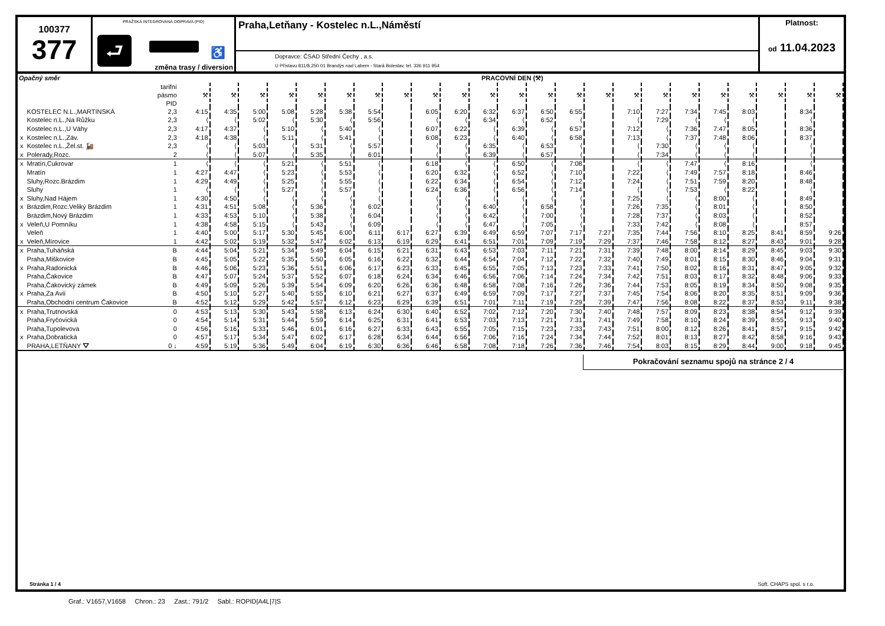100377
377
PRAŽSKÁ INTEGROVANÁ DOPRAVA (PID)
⮐ ♿
změna trasy / diversion
Praha,Letňany - Kostelec n.L.,Náměstí
Dopravce: ČSAD Střední Čechy , a.s.
U Přístavu 811/8,250 01 Brandýs nad Labem - Stará Boleslav, tel. 326 911 954
Platnost:
od 11.04.2023
| Opačný směr | | | PRACOVNÍ DEN (⚒) | | | | | | | | | | | | | | | | | | | | | | |
| | | tarifní pásmo PID | ⚒ | ⚒ | ⚒ | ⚒ | ⚒ | ⚒ | ⚒ | ⚒ | ⚒ | ⚒ | ⚒ | ⚒ | ⚒ | ⚒ | ⚒ | ⚒ | ⚒ | ⚒ | ⚒ | ⚒ | ⚒ | ⚒ | ⚒ |
| | KOSTELEC N.L.,MARTINSKÁ | 2,3 | 4:15 | 4:35 | 5:00 | 5:08 | 5:28 | 5:38 | 5:54 | | 6:05 | 6:20 | 6:32 | 6:37 | 6:50 | 6:55 | | 7:10 | 7:27 | 7:34 | 7:45 | 8:03 | | 8:34 | |
| | Kostelec n.L.,Na Růžku | 2,3 | ⟨ | ⟨ | 5:02 | ⟨ | 5:30 | ⟨ | 5:56 | | ⟨ | ⟨ | 6:34 | ⟨ | 6:52 | ⟨ | | ⟨ | 7:29 | ⟨ | ⟨ | ⟨ | | ⟨ | |
| | Kostelec n.L.,U Váhy | 2,3 | 4:17 | 4:37 | ⟨ | 5:10 | ⟨ | 5:40 | ⟨ | | 6:07 | 6:22 | ⟨ | 6:39 | ⟨ | 6:57 | | 7:12 | ⟨ | 7:36 | 7:47 | 8:05 | | 8:36 | |
| x | Kostelec n.L.,Záv. | 2,3 | 4:18 | 4:38 | ⟨ | 5:11 | ⟨ | 5:41 | ⟨ | | 6:08 | 6:23 | ⟨ | 6:40 | ⟨ | 6:58 | | 7:13 | ⟨ | 7:37 | 7:48 | 8:06 | | 8:37 | |
| x | Kostelec n.L.,Žel.st. 🚂 | 2,3 | ⟨ | ⟨ | 5:03 | ⟨ | 5:31 | ⟨ | 5:57 | | ⟨ | ⟨ | 6:35 | ⟨ | 6:53 | ⟨ | | ⟨ | 7:30 | ⟨ | ⟨ | ⟨ | | ⟨ | |
| x | Polerady,Rozc. | 2 | ⟨ | ⟨ | 5:07 | ⟨ | 5:35 | ⟨ | 6:01 | | ⟨ | ⟨ | 6:39 | ⟨ | 6:57 | ⟨ | | ⟨ | 7:34 | ⟨ | ⟨ | ⟨ | | ⟨ | |
| x | Mratín,Cukrovar | 1 | ⟨ | ⟨ | ⟨ | 5:21 | ⟨ | 5:51 | ⟨ | | 6:18 | ⟨ | ⟨ | 6:50 | ⟨ | 7:08 | | ⟨ | ⟨ | 7:47 | ⟨ | 8:16 | | ⟨ | |
| | Mratín | 1 | 4:27 | 4:47 | ⟨ | 5:23 | ⟨ | 5:53 | ⟨ | | 6:20 | 6:32 | ⟨ | 6:52 | ⟨ | 7:10 | | 7:22 | ⟨ | 7:49 | 7:57 | 8:18 | | 8:46 | |
| | Sluhy,Rozc.Brázdim | 1 | 4:29 | 4:49 | ⟨ | 5:25 | ⟨ | 5:55 | ⟨ | | 6:22 | 6:34 | ⟨ | 6:54 | ⟨ | 7:12 | | 7:24 | ⟨ | 7:51 | 7:59 | 8:20 | | 8:48 | |
| | Sluhy | 1 | ⟨ | ⟨ | ⟨ | 5:27 | ⟨ | 5:57 | ⟨ | | 6:24 | 6:36 | ⟨ | 6:56 | ⟨ | 7:14 | | ⟨ | ⟨ | 7:53 | ⟨ | 8:22 | | ⟨ | |
| x | Sluhy,Nad Hájem | 1 | 4:30 | 4:50 | ⟨ | ⟨ | ⟨ | ⟨ | ⟨ | | ⟨ | ⟨ | ⟨ | ⟨ | ⟨ | ⟨ | | 7:25 | ⟨ | ⟨ | 8:00 | ⟨ | | 8:49 | |
| x | Brázdim,Rozc.Veliký Brázdim | 1 | 4:31 | 4:51 | 5:08 | ⟨ | 5:36 | ⟨ | 6:02 | | ⟨ | ⟨ | 6:40 | ⟨ | 6:58 | ⟨ | | 7:26 | 7:35 | ⟨ | 8:01 | ⟨ | | 8:50 | |
| | Brázdim,Nový Brázdim | 1 | 4:33 | 4:53 | 5:10 | ⟨ | 5:38 | ⟨ | 6:04 | | ⟨ | ⟨ | 6:42 | ⟨ | 7:00 | ⟨ | | 7:28 | 7:37 | ⟨ | 8:03 | ⟨ | | 8:52 | |
| x | Veleň,U Pomníku | 1 | 4:38 | 4:58 | 5:15 | ⟨ | 5:43 | ⟨ | 6:09 | | ⟨ | ⟨ | 6:47 | ⟨ | 7:05 | ⟨ | | 7:33 | 7:42 | ⟨ | 8:08 | ⟨ | | 8:57 | |
| | Veleň | 1 | 4:40 | 5:00 | 5:17 | 5:30 | 5:45 | 6:00 | 6:11 | 6:17 | 6:27 | 6:39 | 6:49 | 6:59 | 7:07 | 7:17 | 7:27 | 7:35 | 7:44 | 7:56 | 8:10 | 8:25 | 8:41 | 8:59 | 9:26 |
| x | Veleň,Mírovice | 1 | 4:42 | 5:02 | 5:19 | 5:32 | 5:47 | 6:02 | 6:13 | 6:19 | 6:29 | 6:41 | 6:51 | 7:01 | 7:09 | 7:19 | 7:29 | 7:37 | 7:46 | 7:58 | 8:12 | 8:27 | 8:43 | 9:01 | 9:28 |
| x | Praha,Tuháňská | B | 4:44 | 5:04 | 5:21 | 5:34 | 5:49 | 6:04 | 6:15 | 6:21 | 6:31 | 6:43 | 6:53 | 7:03 | 7:11 | 7:21 | 7:31 | 7:39 | 7:48 | 8:00 | 8:14 | 8:29 | 8:45 | 9:03 | 9:30 |
| | Praha,Miškovice | B | 4:45 | 5:05 | 5:22 | 5:35 | 5:50 | 6:05 | 6:16 | 6:22 | 6:32 | 6:44 | 6:54 | 7:04 | 7:12 | 7:22 | 7:32 | 7:40 | 7:49 | 8:01 | 8:15 | 8:30 | 8:46 | 9:04 | 9:31 |
| x | Praha,Radonická | B | 4:46 | 5:06 | 5:23 | 5:36 | 5:51 | 6:06 | 6:17 | 6:23 | 6:33 | 6:45 | 6:55 | 7:05 | 7:13 | 7:23 | 7:33 | 7:41 | 7:50 | 8:02 | 8:16 | 8:31 | 8:47 | 9:05 | 9:32 |
| | Praha,Čakovice | B | 4:47 | 5:07 | 5:24 | 5:37 | 5:52 | 6:07 | 6:18 | 6:24 | 6:34 | 6:46 | 6:56 | 7:06 | 7:14 | 7:24 | 7:34 | 7:42 | 7:51 | 8:03 | 8:17 | 8:32 | 8:48 | 9:06 | 9:33 |
| | Praha,Čakovický zámek | B | 4:49 | 5:09 | 5:26 | 5:39 | 5:54 | 6:09 | 6:20 | 6:26 | 6:36 | 6:48 | 6:58 | 7:08 | 7:16 | 7:26 | 7:36 | 7:44 | 7:53 | 8:05 | 8:19 | 8:34 | 8:50 | 9:08 | 9:35 |
| x | Praha,Za Avií | B | 4:50 | 5:10 | 5:27 | 5:40 | 5:55 | 6:10 | 6:21 | 6:27 | 6:37 | 6:49 | 6:59 | 7:09 | 7:17 | 7:27 | 7:37 | 7:45 | 7:54 | 8:06 | 8:20 | 8:35 | 8:51 | 9:09 | 9:36 |
| | Praha,Obchodní centrum Čakovice | B | 4:52 | 5:12 | 5:29 | 5:42 | 5:57 | 6:12 | 6:23 | 6:29 | 6:39 | 6:51 | 7:01 | 7:11 | 7:19 | 7:29 | 7:39 | 7:47 | 7:56 | 8:08 | 8:22 | 8:37 | 8:53 | 9:11 | 9:38 |
| x | Praha,Trutnovská | 0 | 4:53 | 5:13 | 5:30 | 5:43 | 5:58 | 6:13 | 6:24 | 6:30 | 6:40 | 6:52 | 7:02 | 7:12 | 7:20 | 7:30 | 7:40 | 7:48 | 7:57 | 8:09 | 8:23 | 8:38 | 8:54 | 9:12 | 9:39 |
| | Praha,Fryčovická | 0 | 4:54 | 5:14 | 5:31 | 5:44 | 5:59 | 6:14 | 6:25 | 6:31 | 6:41 | 6:53 | 7:03 | 7:13 | 7:21 | 7:31 | 7:41 | 7:49 | 7:58 | 8:10 | 8:24 | 8:39 | 8:55 | 9:13 | 9:40 |
| | Praha,Tupolevova | 0 | 4:56 | 5:16 | 5:33 | 5:46 | 6:01 | 6:16 | 6:27 | 6:33 | 6:43 | 6:55 | 7:05 | 7:15 | 7:23 | 7:33 | 7:43 | 7:51 | 8:00 | 8:12 | 8:26 | 8:41 | 8:57 | 9:15 | 9:42 |
| x | Praha,Dobratická | 0 | 4:57 | 5:17 | 5:34 | 5:47 | 6:02 | 6:17 | 6:28 | 6:34 | 6:44 | 6:56 | 7:06 | 7:16 | 7:24 | 7:34 | 7:44 | 7:52 | 8:01 | 8:13 | 8:27 | 8:42 | 8:58 | 9:16 | 9:43 |
| | PRAHA,LETŇANY ⛛ | 0 ↓ | 4:59 | 5:19 | 5:36 | 5:49 | 6:04 | 6:19 | 6:30 | 6:36 | 6:46 | 6:58 | 7:08 | 7:18 | 7:26 | 7:36 | 7:46 | 7:54 | 8:03 | 8:15 | 8:29 | 8:44 | 9:00 | 9:18 | 9:45 |
Pokračování seznamu spojů na stránce 2 / 4
Stránka 1 / 4 Soft. CHAPS spol. s r.o.
Graf.: V1657,V1658 Chron.: 23 Zast.: 791/2 Sabl.: ROPID|A4L|7|S